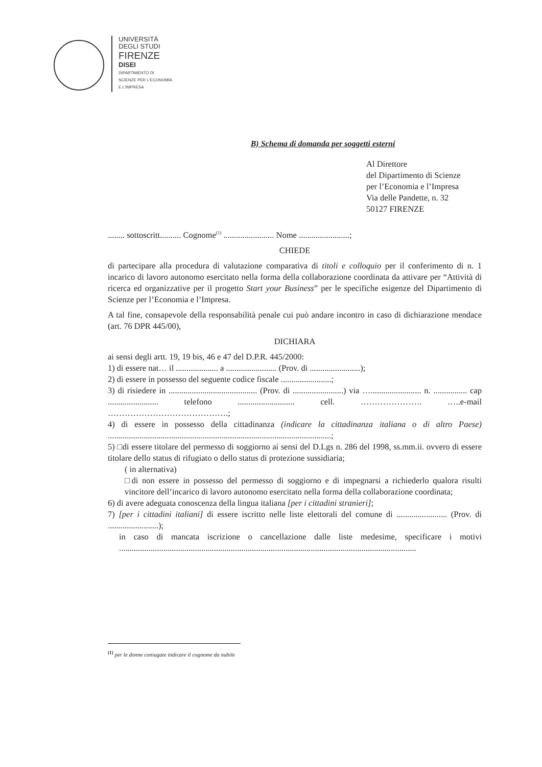UNIVERSITÀ
DEGLI STUDI
FIRENZE
DISEI
DIPARTIMENTO DI
SCIENZE PER L'ECONOMIA
E L'IMPRESA
B) Schema di domanda per soggetti esterni
Al Direttore
del Dipartimento di Scienze
per l’Economia e l’Impresa
Via delle Pandette, n. 32
50127 FIRENZE
........ sottoscritt.......... Cognome<sup>(1)</sup> ........................ Nome ........................;
CHIEDE
di partecipare alla procedura di valutazione comparativa di titoli e colloquio per il conferimento di n. 1 incarico di lavoro autonomo esercitato nella forma della collaborazione coordinata da attivare per “Attività di ricerca ed organizzative per il progetto Start your Business” per le specifiche esigenze del Dipartimento di Scienze per l’Economia e l’Impresa.
A tal fine, consapevole della responsabilità penale cui può andare incontro in caso di dichiarazione mendace (art. 76 DPR 445/00),
DICHIARA
ai sensi degli artt. 19, 19 bis, 46 e 47 del D.P.R. 445/2000:
1) di essere nat… il .................... a ........................ (Prov. di ........................);
2) di essere in possesso del seguente codice fiscale ........................;
3) di risiedere in .......................................... (Prov. di ........................) via …........................ n. ................ cap ........................ telefono ........................... cell. …………………. …..e-mail …………………………………….;
4) di essere in possesso della cittadinanza (indicare la cittadinanza italiana o di altro Paese) ..........................................................................................................;
5) □di essere titolare del permesso di soggiorno ai sensi del D.Lgs n. 286 del 1998, ss.mm.ii. ovvero di essere titolare dello status di rifugiato o dello status di protezione sussidiaria;
( in alternativa)
□di non essere in possesso del permesso di soggiorno e di impegnarsi a richiederlo qualora risulti vincitore dell’incarico di lavoro autonomo esercitato nella forma della collaborazione coordinata;
6) di avere adeguata conoscenza della lingua italiana [per i cittadini stranieri];
7) [per i cittadini italiani] di essere iscritto nelle liste elettorali del comune di ........................ (Prov. di ........................);
in caso di mancata iscrizione o cancellazione dalle liste medesime, specificare i motivi .............................................................................................................................................
<sup>(1)</sup> per le donne coniugate indicare il cognome da nubile